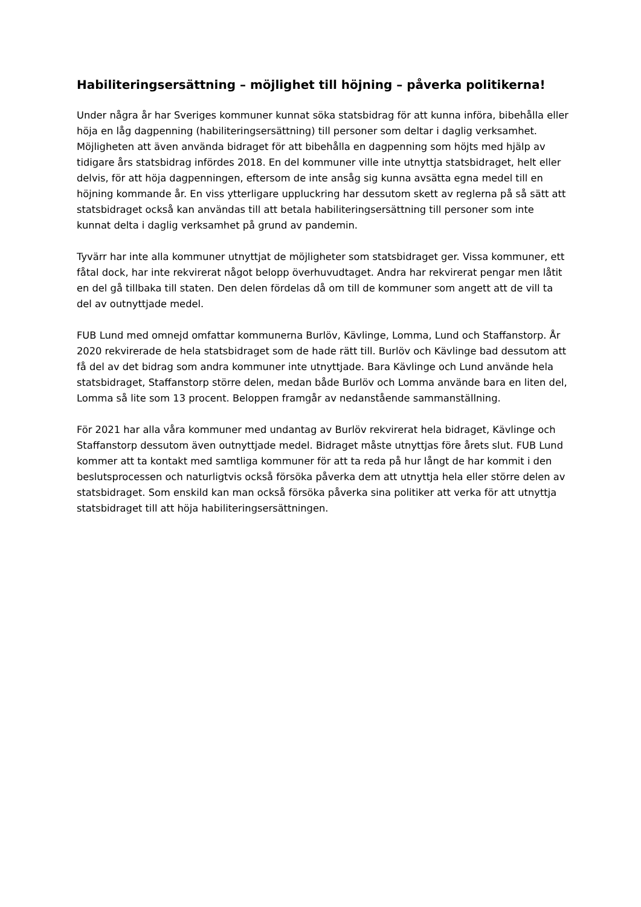Habiliteringsersättning – möjlighet till höjning – påverka politikerna!
Under några år har Sveriges kommuner kunnat söka statsbidrag för att kunna införa, bibehålla eller höja en låg dagpenning (habiliteringsersättning) till personer som deltar i daglig verksamhet. Möjligheten att även använda bidraget för att bibehålla en dagpenning som höjts med hjälp av tidigare års statsbidrag infördes 2018. En del kommuner ville inte utnyttja statsbidraget, helt eller delvis, för att höja dagpenningen, eftersom de inte ansåg sig kunna avsätta egna medel till en höjning kommande år. En viss ytterligare uppluckring har dessutom skett av reglerna på så sätt att statsbidraget också kan användas till att betala habiliteringsersättning till personer som inte kunnat delta i daglig verksamhet på grund av pandemin.
Tyvärr har inte alla kommuner utnyttjat de möjligheter som statsbidraget ger. Vissa kommuner, ett fåtal dock, har inte rekvirerat något belopp överhuvudtaget. Andra har rekvirerat pengar men låtit en del gå tillbaka till staten. Den delen fördelas då om till de kommuner som angett att de vill ta del av outnyttjade medel.
FUB Lund med omnejd omfattar kommunerna Burlöv, Kävlinge, Lomma, Lund och Staffanstorp. År 2020 rekvirerade de hela statsbidraget som de hade rätt till. Burlöv och Kävlinge bad dessutom att få del av det bidrag som andra kommuner inte utnyttjade. Bara Kävlinge och Lund använde hela statsbidraget, Staffanstorp större delen, medan både Burlöv och Lomma använde bara en liten del, Lomma så lite som 13 procent. Beloppen framgår av nedanstående sammanställning.
För 2021 har alla våra kommuner med undantag av Burlöv rekvirerat hela bidraget, Kävlinge och Staffanstorp dessutom även outnyttjade medel. Bidraget måste utnyttjas före årets slut. FUB Lund kommer att ta kontakt med samtliga kommuner för att ta reda på hur långt de har kommit i den beslutsprocessen och naturligtvis också försöka påverka dem att utnyttja hela eller större delen av statsbidraget. Som enskild kan man också försöka påverka sina politiker att verka för att utnyttja statsbidraget till att höja habiliteringsersättningen.